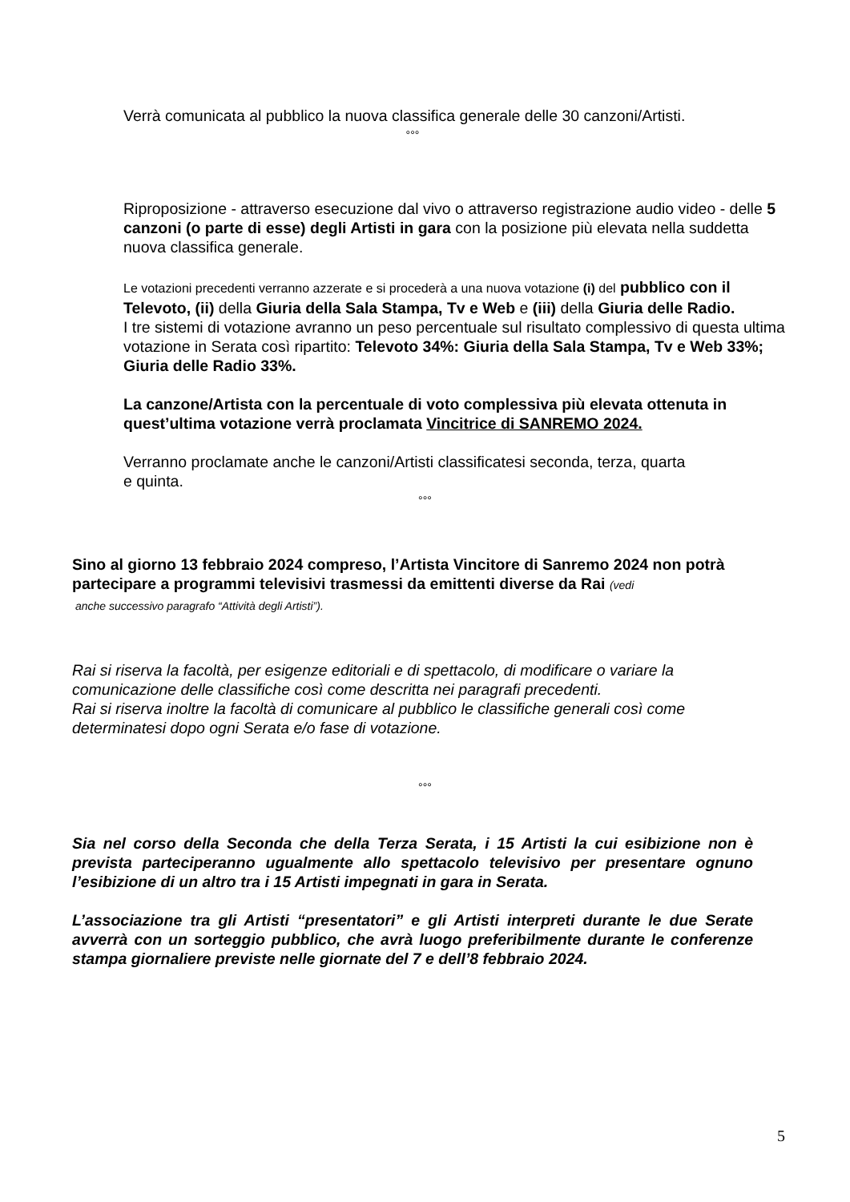Verrà comunicata al pubblico la nuova classifica generale delle 30 canzoni/Artisti.
°°°
Riproposizione - attraverso esecuzione dal vivo o attraverso registrazione audio video - delle 5 canzoni (o parte di esse) degli Artisti in gara con la posizione più elevata nella suddetta nuova classifica generale.
Le votazioni precedenti verranno azzerate e si procederà a una nuova votazione (i) del pubblico con il Televoto, (ii) della Giuria della Sala Stampa, Tv e Web e (iii) della Giuria delle Radio.
I tre sistemi di votazione avranno un peso percentuale sul risultato complessivo di questa ultima votazione in Serata così ripartito: Televoto 34%: Giuria della Sala Stampa, Tv e Web 33%; Giuria delle Radio 33%.
La canzone/Artista con la percentuale di voto complessiva più elevata ottenuta in quest’ultima votazione verrà proclamata Vincitrice di SANREMO 2024.
Verranno proclamate anche le canzoni/Artisti classificatesi seconda, terza, quarta
e quinta.
°°°
Sino al giorno 13 febbraio 2024 compreso, l’Artista Vincitore di Sanremo 2024 non potrà partecipare a programmi televisivi trasmessi da emittenti diverse da Rai (vedi
anche successivo paragrafo “Attività degli Artisti”).
Rai si riserva la facoltà, per esigenze editoriali e di spettacolo, di modificare o variare la comunicazione delle classifiche così come descritta nei paragrafi precedenti.
Rai si riserva inoltre la facoltà di comunicare al pubblico le classifiche generali così come determinatesi dopo ogni Serata e/o fase di votazione.
°°°
Sia nel corso della Seconda che della Terza Serata, i 15 Artisti la cui esibizione non è prevista parteciperanno ugualmente allo spettacolo televisivo per presentare ognuno l’esibizione di un altro tra i 15 Artisti impegnati in gara in Serata.
L’associazione tra gli Artisti “presentatori” e gli Artisti interpreti durante le due Serate avverrà con un sorteggio pubblico, che avrà luogo preferibilmente durante le conferenze stampa giornaliere previste nelle giornate del 7 e dell’8 febbraio 2024.
5